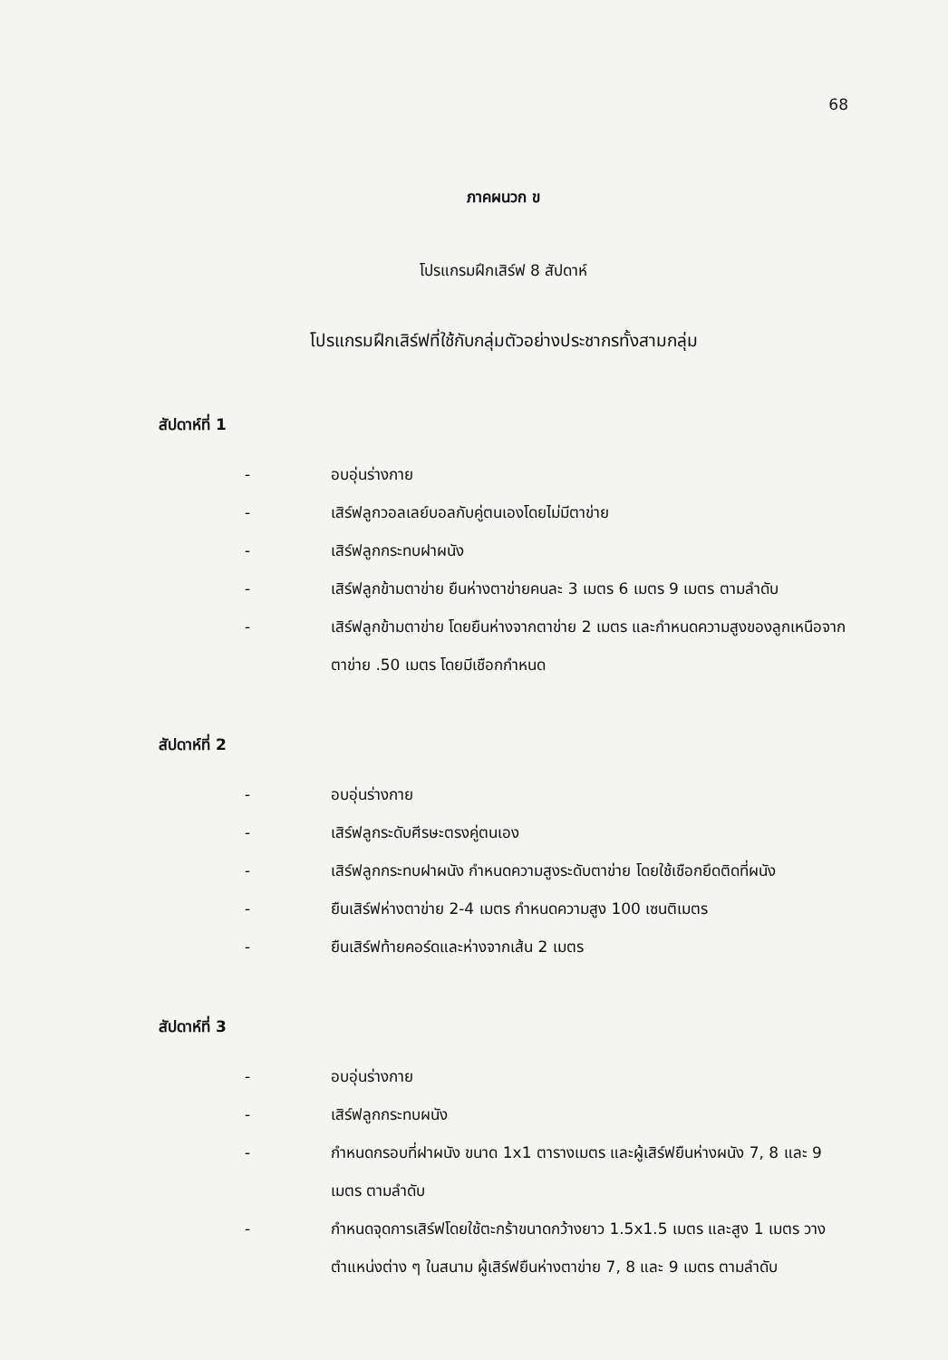68
ภาคผนวก ข
โปรแกรมฝึกเสิร์ฟ 8 สัปดาห์
โปรแกรมฝึกเสิร์ฟที่ใช้กับกลุ่มตัวอย่างประชากรทั้งสามกลุ่ม
สัปดาห์ที่ 1
- อบอุ่นร่างกาย
- เสิร์ฟลูกวอลเลย์บอลกับคู่ตนเองโดยไม่มีตาข่าย
- เสิร์ฟลูกกระทบฝาผนัง
- เสิร์ฟลูกข้ามตาข่าย ยืนห่างตาข่ายคนละ 3 เมตร 6 เมตร 9 เมตร ตามลำดับ
- เสิร์ฟลูกข้ามตาข่าย โดยยืนห่างจากตาข่าย 2 เมตร และกำหนดความสูงของลูกเหนือจากตาข่าย .50 เมตร โดยมีเชือกกำหนด
สัปดาห์ที่ 2
- อบอุ่นร่างกาย
- เสิร์ฟลูกระดับศีรษะตรงคู่ตนเอง
- เสิร์ฟลูกกระทบฝาผนัง กำหนดความสูงระดับตาข่าย โดยใช้เชือกยึดติดที่ผนัง
- ยืนเสิร์ฟห่างตาข่าย 2-4 เมตร กำหนดความสูง 100 เซนติเมตร
- ยืนเสิร์ฟท้ายคอร์ดและห่างจากเส้น 2 เมตร
สัปดาห์ที่ 3
- อบอุ่นร่างกาย
- เสิร์ฟลูกกระทบผนัง
- กำหนดกรอบที่ฝาผนัง ขนาด 1x1 ตารางเมตร และผู้เสิร์ฟยืนห่างผนัง 7, 8 และ 9 เมตร ตามลำดับ
- กำหนดจุดการเสิร์ฟโดยใช้ตะกร้าขนาดกว้างยาว 1.5x1.5 เมตร และสูง 1 เมตร วางตำแหน่งต่าง ๆ ในสนาม ผู้เสิร์ฟยืนห่างตาข่าย 7, 8 และ 9 เมตร ตามลำดับ